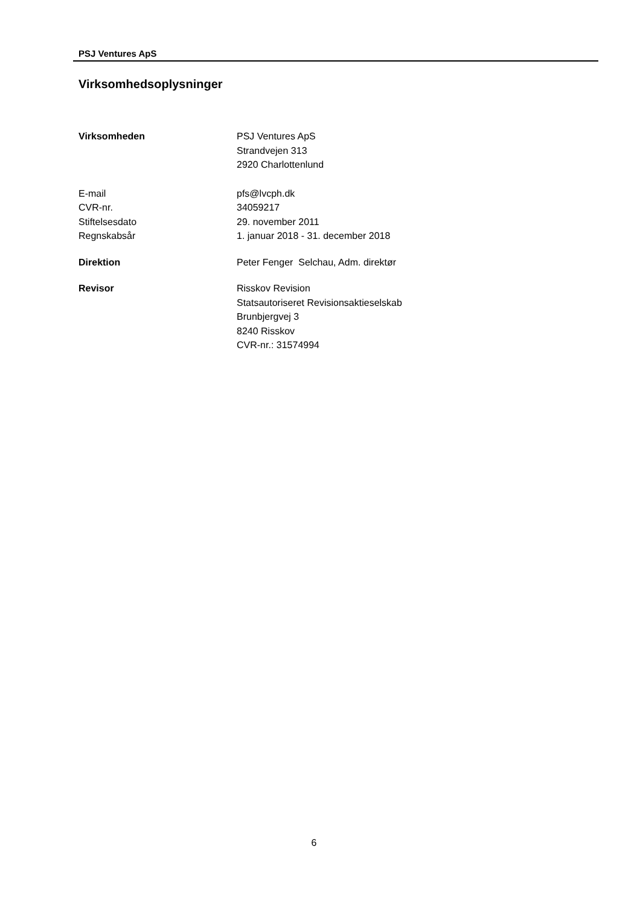PSJ Ventures ApS
Virksomhedsoplysninger
| Virksomheden | PSJ Ventures ApS Strandvejen 313 2920 Charlottenlund |
| E-mail | pfs@lvcph.dk |
| CVR-nr. | 34059217 |
| Stiftelsesdato | 29. november 2011 |
| Regnskabsår | 1. januar 2018 - 31. december 2018 |
| Direktion | Peter Fenger Selchau, Adm. direktør |
| Revisor | Risskov Revision Statsautoriseret Revisionsaktieselskab Brunbjergvej 3 8240 Risskov CVR-nr.: 31574994 |
6